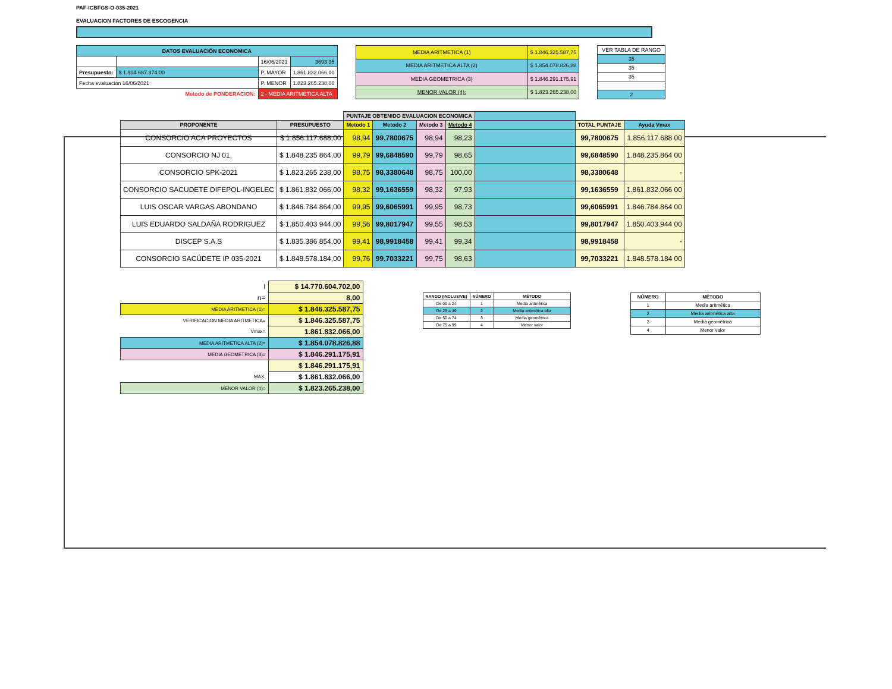PAF-ICBFGS-O-035-2021
EVALUACION FACTORES DE ESCOGENCIA
| DATOS EVALUACIÓN ECONOMICA | | | |
| --- | --- | --- | --- |
| | | 16/06/2021 | 3693.35 |
| Presupuesto: | $ 1.904.687.374,00 | P. MAYOR | 1.861.832.066,00 |
| Fecha evaluación 16/06/2021 | | P. MENOR | 1.823.265.238,00 |
| Metodo de PONDERACION: | | 2 - MEDIA ARITMETICA ALTA | |
| MEDIA ARITMETICA (1) | $ 1.846.325.587,75 |
| MEDIA ARITMETICA ALTA (2) | $ 1.854.078.826,88 |
| MEDIA GEOMETRICA (3) | $ 1.846.291.175,91 |
| MENOR VALOR (4): | $ 1.823.265.238,00 |
| VER TABLA DE RANGO |
| 35 |
| 35 |
| 35 |
| 2 |
| | | PUNTAJE OBTENIDO EVALUACION ECONOMICA | | | | | | |
| --- | --- | --- | --- | --- | --- | --- | --- | --- |
| PROPONENTE | PRESUPUESTO | Metodo 1 | Metodo 2 | Metodo 3 | Metodo 4 | | TOTAL PUNTAJE | Ayuda Vmax |
| CONSORCIO ACA PROYECTOS | $ 1.856.117.688,00 | 98,94 | 99,7800675 | 98,94 | 98,23 | | 99,7800675 | 1.856.117.688 00 |
| CONSORCIO NJ 01. | $ 1.848.235 864,00 | 99,79 | 99,6848590 | 99,79 | 98,65 | | 99,6848590 | 1.848.235.864 00 |
| CONSORCIO SPK-2021 | $ 1.823.265 238,00 | 98,75 | 98,3380648 | 98,75 | 100,00 | | 98,3380648 | - |
| CONSORCIO SACUDETE DIFEPOL-INGELEC | $ 1.861.832 066,00 | 98,32 | 99,1636559 | 98,32 | 97,93 | | 99,1636559 | 1.861.832.066 00 |
| LUIS OSCAR VARGAS ABONDANO | $ 1.846.784 864,00 | 99,95 | 99,6065991 | 99,95 | 98,73 | | 99,6065991 | 1.846.784.864 00 |
| LUIS EDUARDO SALDAÑA RODRIGUEZ | $ 1.850.403 944,00 | 99,56 | 99,8017947 | 99,55 | 98,53 | | 99,8017947 | 1.850.403.944 00 |
| DISCEP S.A.S | $ 1.835.386 854,00 | 99,41 | 98,9918458 | 99,41 | 99,34 | | 98,9918458 | - |
| CONSORCIO SACÚDETE IP 035-2021 | $ 1.848.578.184,00 | 99,76 | 99,7033221 | 99,75 | 98,63 | | 99,7033221 | 1.848.578.184 00 |
| I | $ 14.770.604.702,00 |
| n= | 8,00 |
| MEDIA ARITMETICA (1)= | $ 1.846.325.587,75 |
| VERIFICACION MEDIA ARITMETICA= | $ 1.846.325.587,75 |
| Vmax= | 1.861.832.066,00 |
| MEDIA ARITMETICA ALTA (2)= | $ 1.854.078.826,88 |
| MEDIA GEOMETRICA (3)= | $ 1.846.291.175,91 |
| | $ 1.846.291.175,91 |
| MAX: | $ 1.861.832.066,00 |
| MENOR VALOR (4)= | $ 1.823.265.238,00 |
| RANGO (INCLUSIVE) | NÚMERO | MÉTODO |
| --- | --- | --- |
| De 00 a 24 | 1 | Media aritmética |
| De 25 a 49 | 2 | Media aritmética alta |
| De 50 a 74 | 3 | Media geométrica |
| De 75 a 99 | 4 | Menor valor |
| NÚMERO | MÉTODO |
| --- | --- |
| 1 | Media aritmética |
| 2 | Media aritmética alta |
| 3 | Media geométrica |
| 4 | Menor valor |